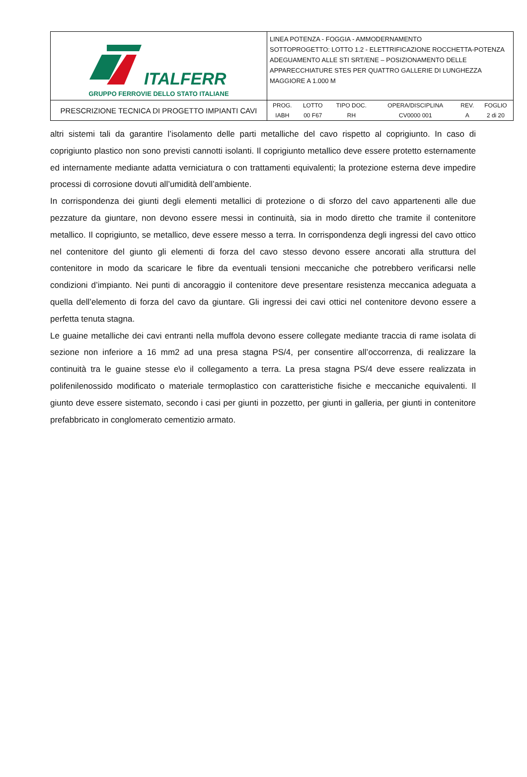| ITALFERR GRUPPO FERROVIE DELLO STATO ITALIANE | LINEA POTENZA - FOGGIA - AMMODERNAMENTO SOTTOPROGETTO: LOTTO 1.2 - ELETTRIFICAZIONE ROCCHETTA-POTENZA ADEGUAMENTO ALLE STI SRT/ENE – POSIZIONAMENTO DELLE APPARECCHIATURE STES PER QUATTRO GALLERIE DI LUNGHEZZA MAGGIORE A 1.000 M |
| PRESCRIZIONE TECNICA DI PROGETTO IMPIANTI CAVI | / PROG. / LOTTO / TIPO DOC. / OPERA/DISCIPLINA / REV. / FOGLIO / / --- / --- / --- / --- / --- / --- / / IABH / 00 F67 / RH / CV0000 001 / A / 2 di 20 / |
altri sistemi tali da garantire l’isolamento delle parti metalliche del cavo rispetto al coprigiunto. In caso di coprigiunto plastico non sono previsti cannotti isolanti. Il coprigiunto metallico deve essere protetto esternamente ed internamente mediante adatta verniciatura o con trattamenti equivalenti; la protezione esterna deve impedire processi di corrosione dovuti all’umidità dell’ambiente.
In corrispondenza dei giunti degli elementi metallici di protezione o di sforzo del cavo appartenenti alle due pezzature da giuntare, non devono essere messi in continuità, sia in modo diretto che tramite il contenitore metallico. Il coprigiunto, se metallico, deve essere messo a terra. In corrispondenza degli ingressi del cavo ottico nel contenitore del giunto gli elementi di forza del cavo stesso devono essere ancorati alla struttura del contenitore in modo da scaricare le fibre da eventuali tensioni meccaniche che potrebbero verificarsi nelle condizioni d’impianto. Nei punti di ancoraggio il contenitore deve presentare resistenza meccanica adeguata a quella dell’elemento di forza del cavo da giuntare. Gli ingressi dei cavi ottici nel contenitore devono essere a perfetta tenuta stagna.
Le guaine metalliche dei cavi entranti nella muffola devono essere collegate mediante traccia di rame isolata di sezione non inferiore a 16 mm2 ad una presa stagna PS/4, per consentire all’occorrenza, di realizzare la continuità tra le guaine stesse e\o il collegamento a terra. La presa stagna PS/4 deve essere realizzata in polifenilenossido modificato o materiale termoplastico con caratteristiche fisiche e meccaniche equivalenti. Il giunto deve essere sistemato, secondo i casi per giunti in pozzetto, per giunti in galleria, per giunti in contenitore prefabbricato in conglomerato cementizio armato.